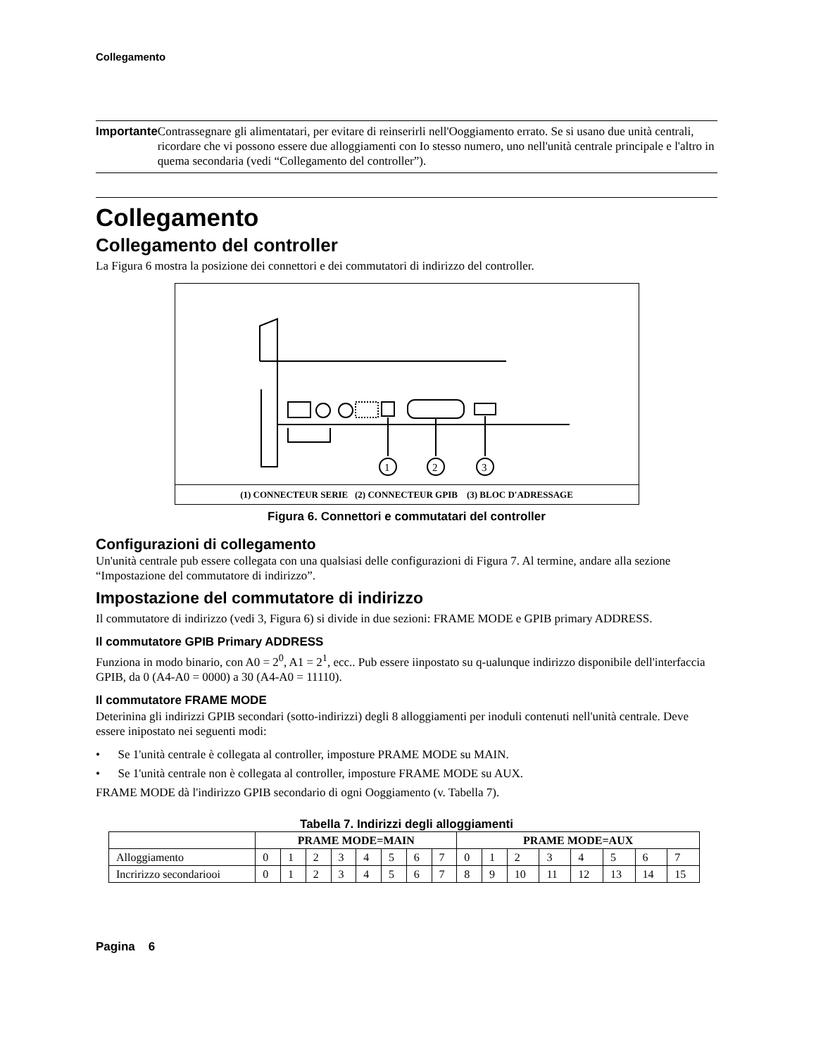Collegamento
Importante Contrassegnare gli alimentatari, per evitare di reinserirli nell'Ooggiamento errato. Se si usano due unità centrali, ricordare che vi possono essere due alloggiamenti con Io stesso numero, uno nell'unità centrale principale e l'altro in quema secondaria (vedi “Collegamento del controller”).
Collegamento
Collegamento del controller
La Figura 6 mostra la posizione dei connettori e dei commutatori di indirizzo del controller.
1
2
3
(1) CONNECTEUR SERIE (2) CONNECTEUR GPIB (3) BLOC D'ADRESSAGE
Figura 6. Connettori e commutatari del controller
Configurazioni di collegamento
Un'unità centrale pub essere collegata con una qualsiasi delle configurazioni di Figura 7. Al termine, andare alla sezione “Impostazione del commutatore di indirizzo”.
Impostazione del commutatore di indirizzo
Il commutatore di indirizzo (vedi 3, Figura 6) si divide in due sezioni: FRAME MODE e GPIB primary ADDRESS.
Il commutatore GPIB Primary ADDRESS
Funziona in modo binario, con A0 = 2<sup>0</sup>, A1 = 2<sup>1</sup>, ecc.. Pub essere iinpostato su q-ualunque indirizzo disponibile dell'interfaccia GPIB, da 0 (A4-A0 = 0000) a 30 (A4-A0 = 11110).
Il commutatore FRAME MODE
Deterinina gli indirizzi GPIB secondari (sotto-indirizzi) degli 8 alloggiamenti per inoduli contenuti nell'unità centrale. Deve essere inipostato nei seguenti modi:
• Se 1'unità centrale è collegata al controller, imposture PRAME MODE su MAIN.
• Se 1'unità centrale non è collegata al controller, imposture FRAME MODE su AUX.
FRAME MODE dà l'indirizzo GPIB secondario di ogni Ooggiamento (v. Tabella 7).
Tabella 7. Indirizzi degli alloggiamenti
| | PRAME MODE=MAIN | | | | | | | | PRAME MODE=AUX | | | | | | | |
| --- | --- | --- | --- | --- | --- | --- | --- | --- | --- | --- | --- | --- | --- | --- | --- | --- |
| Alloggiamento | 0 | 1 | 2 | 3 | 4 | 5 | 6 | 7 | 0 | 1 | 2 | 3 | 4 | 5 | 6 | 7 |
| Incririzzo secondariooi | 0 | 1 | 2 | 3 | 4 | 5 | 6 | 7 | 8 | 9 | 10 | 11 | 12 | 13 | 14 | 15 |
Pagina 6